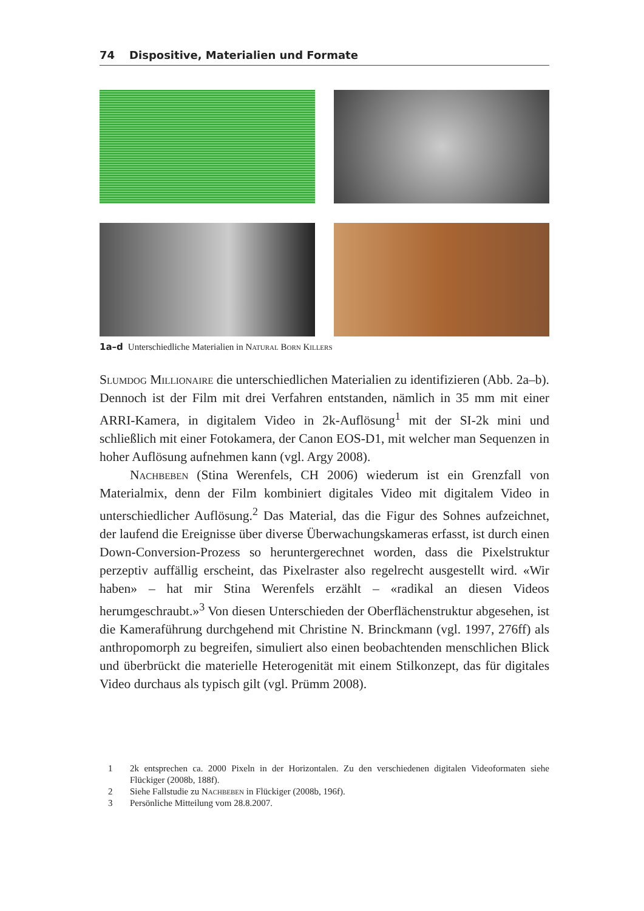74 Dispositive, Materialien und Formate
1a–d Unterschiedliche Materialien in Natural Born Killers
Slumdog Millionaire die unterschiedlichen Materialien zu identifizieren (Abb. 2a–b). Dennoch ist der Film mit drei Verfahren entstanden, nämlich in 35 mm mit einer ARRI-Kamera, in digitalem Video in 2k-Auflösung<sup>1</sup> mit der SI-2k mini und schließlich mit einer Fotokamera, der Canon EOS-D1, mit welcher man Sequenzen in hoher Auflösung aufnehmen kann (vgl. Argy 2008).
Nachbeben (Stina Werenfels, CH 2006) wiederum ist ein Grenzfall von Materialmix, denn der Film kombiniert digitales Video mit digitalem Video in unterschiedlicher Auflösung.<sup>2</sup> Das Material, das die Figur des Sohnes aufzeichnet, der laufend die Ereignisse über diverse Überwachungskameras erfasst, ist durch einen Down-Conversion-Prozess so heruntergerechnet worden, dass die Pixelstruktur perzeptiv auffällig erscheint, das Pixelraster also regelrecht ausgestellt wird. «Wir haben» – hat mir Stina Werenfels erzählt – «radikal an diesen Videos herumgeschraubt.»<sup>3</sup> Von diesen Unterschieden der Oberflächenstruktur abgesehen, ist die Kameraführung durchgehend mit Christine N. Brinckmann (vgl. 1997, 276ff) als anthropomorph zu begreifen, simuliert also einen beobachtenden menschlichen Blick und überbrückt die materielle Heterogenität mit einem Stilkonzept, das für digitales Video durchaus als typisch gilt (vgl. Prümm 2008).
1 2k entsprechen ca. 2000 Pixeln in der Horizontalen. Zu den verschiedenen digitalen Videoformaten siehe Flückiger (2008b, 188f).
2 Siehe Fallstudie zu Nachbeben in Flückiger (2008b, 196f).
3 Persönliche Mitteilung vom 28.8.2007.